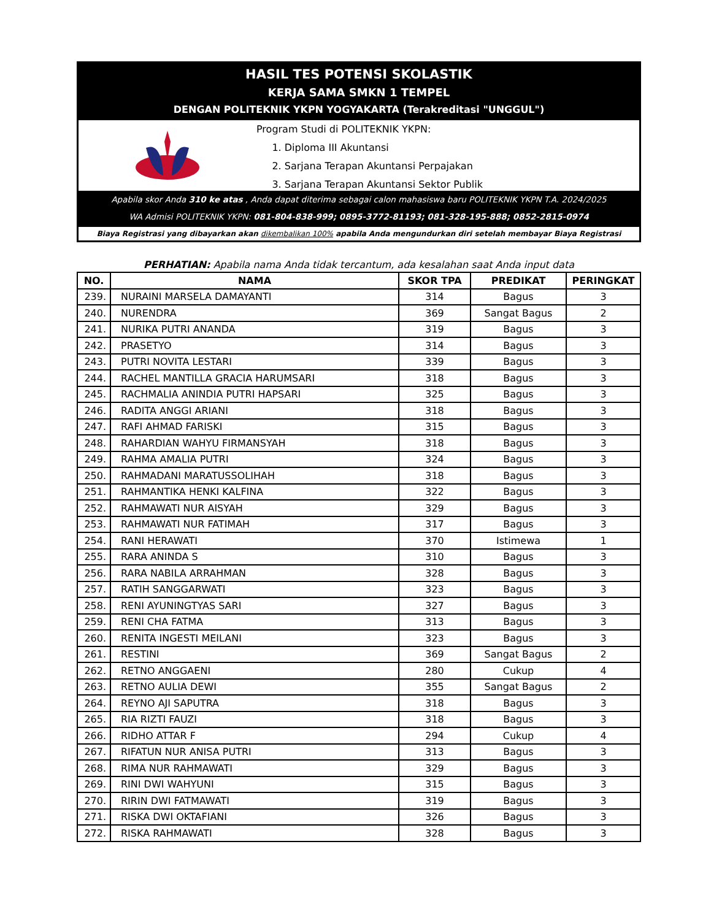HASIL TES POTENSI SKOLASTIK
KERJA SAMA SMKN 1 TEMPEL
DENGAN POLITEKNIK YKPN YOGYAKARTA (Terakreditasi "UNGGUL")
Program Studi di POLITEKNIK YKPN:
1. Diploma III Akuntansi
2. Sarjana Terapan Akuntansi Perpajakan
3. Sarjana Terapan Akuntansi Sektor Publik
Apabila skor Anda 310 ke atas , Anda dapat diterima sebagai calon mahasiswa baru POLITEKNIK YKPN T.A. 2024/2025
WA Admisi POLITEKNIK YKPN: 081-804-838-999; 0895-3772-81193; 081-328-195-888; 0852-2815-0974
Biaya Registrasi yang dibayarkan akan dikembalikan 100% apabila Anda mengundurkan diri setelah membayar Biaya Registrasi
PERHATIAN: Apabila nama Anda tidak tercantum, ada kesalahan saat Anda input data
| NO. | NAMA | SKOR TPA | PREDIKAT | PERINGKAT |
| --- | --- | --- | --- | --- |
| 239. | NURAINI MARSELA DAMAYANTI | 314 | Bagus | 3 |
| 240. | NURENDRA | 369 | Sangat Bagus | 2 |
| 241. | NURIKA PUTRI ANANDA | 319 | Bagus | 3 |
| 242. | PRASETYO | 314 | Bagus | 3 |
| 243. | PUTRI NOVITA LESTARI | 339 | Bagus | 3 |
| 244. | RACHEL MANTILLA GRACIA HARUMSARI | 318 | Bagus | 3 |
| 245. | RACHMALIA ANINDIA PUTRI HAPSARI | 325 | Bagus | 3 |
| 246. | RADITA ANGGI ARIANI | 318 | Bagus | 3 |
| 247. | RAFI AHMAD FARISKI | 315 | Bagus | 3 |
| 248. | RAHARDIAN WAHYU FIRMANSYAH | 318 | Bagus | 3 |
| 249. | RAHMA AMALIA PUTRI | 324 | Bagus | 3 |
| 250. | RAHMADANI MARATUSSOLIHAH | 318 | Bagus | 3 |
| 251. | RAHMANTIKA HENKI KALFINA | 322 | Bagus | 3 |
| 252. | RAHMAWATI NUR AISYAH | 329 | Bagus | 3 |
| 253. | RAHMAWATI NUR FATIMAH | 317 | Bagus | 3 |
| 254. | RANI HERAWATI | 370 | Istimewa | 1 |
| 255. | RARA ANINDA S | 310 | Bagus | 3 |
| 256. | RARA NABILA ARRAHMAN | 328 | Bagus | 3 |
| 257. | RATIH SANGGARWATI | 323 | Bagus | 3 |
| 258. | RENI AYUNINGTYAS SARI | 327 | Bagus | 3 |
| 259. | RENI CHA FATMA | 313 | Bagus | 3 |
| 260. | RENITA INGESTI MEILANI | 323 | Bagus | 3 |
| 261. | RESTINI | 369 | Sangat Bagus | 2 |
| 262. | RETNO ANGGAENI | 280 | Cukup | 4 |
| 263. | RETNO AULIA DEWI | 355 | Sangat Bagus | 2 |
| 264. | REYNO AJI SAPUTRA | 318 | Bagus | 3 |
| 265. | RIA RIZTI FAUZI | 318 | Bagus | 3 |
| 266. | RIDHO ATTAR F | 294 | Cukup | 4 |
| 267. | RIFATUN NUR ANISA PUTRI | 313 | Bagus | 3 |
| 268. | RIMA NUR RAHMAWATI | 329 | Bagus | 3 |
| 269. | RINI DWI WAHYUNI | 315 | Bagus | 3 |
| 270. | RIRIN DWI FATMAWATI | 319 | Bagus | 3 |
| 271. | RISKA DWI OKTAFIANI | 326 | Bagus | 3 |
| 272. | RISKA RAHMAWATI | 328 | Bagus | 3 |